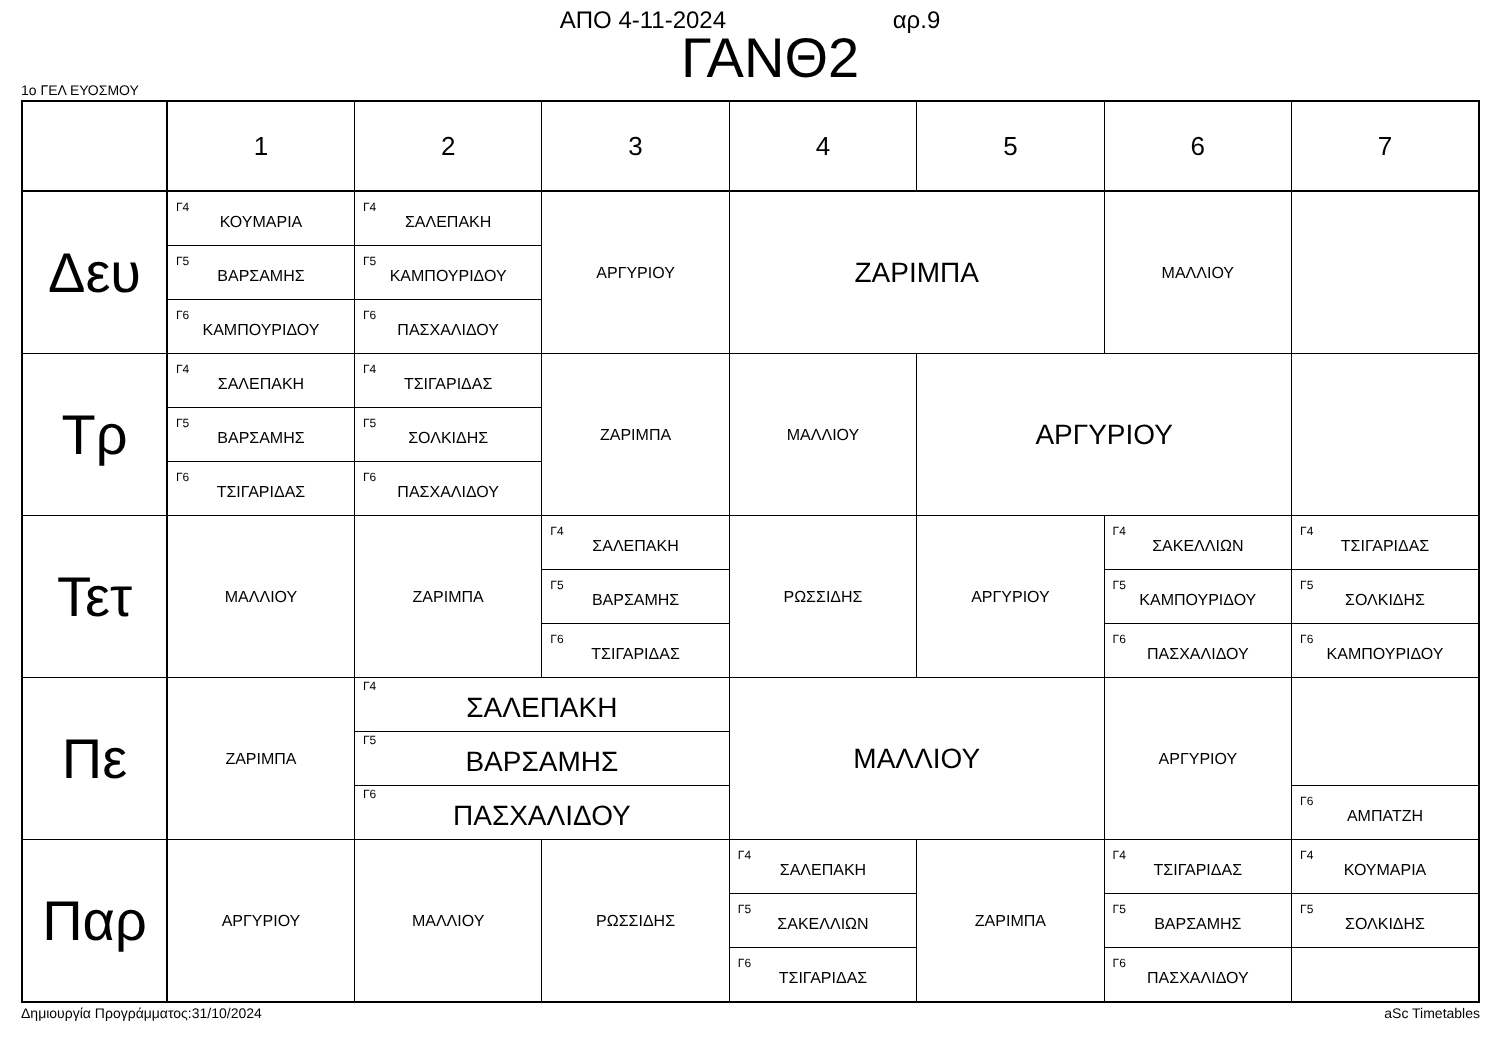ΑΠΟ 4-11-2024 αρ.9
ΓΑΝΘ2
1ο ΓΕΛ ΕΥΟΣΜΟΥ
| | 1 | 2 | 3 | 4 | 5 | 6 | 7 |
| --- | --- | --- | --- | --- | --- | --- | --- |
| Δευ | Γ4 ΚΟΥΜΑΡΙΑ | Γ4 ΣΑΛΕΠΑΚΗ | ΑΡΓΥΡΙΟΥ | ΖΑΡΙΜΠΑ | | ΜΑΛΛΙΟΥ | |
| | Γ5 ΒΑΡΣΑΜΗΣ | Γ5 ΚΑΜΠΟΥΡΙΔΟΥ | | | | | |
| | Γ6 ΚΑΜΠΟΥΡΙΔΟΥ | Γ6 ΠΑΣΧΑΛΙΔΟΥ | | | | | |
| Τρ | Γ4 ΣΑΛΕΠΑΚΗ | Γ4 ΤΣΙΓΑΡΙΔΑΣ | ΖΑΡΙΜΠΑ | ΜΑΛΛΙΟΥ | ΑΡΓΥΡΙΟΥ | | |
| | Γ5 ΒΑΡΣΑΜΗΣ | Γ5 ΣΟΛΚΙΔΗΣ | | | | | |
| | Γ6 ΤΣΙΓΑΡΙΔΑΣ | Γ6 ΠΑΣΧΑΛΙΔΟΥ | | | | | |
| Τετ | ΜΑΛΛΙΟΥ | ΖΑΡΙΜΠΑ | Γ4 ΣΑΛΕΠΑΚΗ | ΡΩΣΣΙΔΗΣ | ΑΡΓΥΡΙΟΥ | Γ4 ΣΑΚΕΛΛΙΩΝ | Γ4 ΤΣΙΓΑΡΙΔΑΣ |
| | | | Γ5 ΒΑΡΣΑΜΗΣ | | | Γ5 ΚΑΜΠΟΥΡΙΔΟΥ | Γ5 ΣΟΛΚΙΔΗΣ |
| | | | Γ6 ΤΣΙΓΑΡΙΔΑΣ | | | Γ6 ΠΑΣΧΑΛΙΔΟΥ | Γ6 ΚΑΜΠΟΥΡΙΔΟΥ |
| Πε | ΖΑΡΙΜΠΑ | Γ4 ΣΑΛΕΠΑΚΗ | | ΜΑΛΛΙΟΥ | | ΑΡΓΥΡΙΟΥ | |
| | | Γ5 ΒΑΡΣΑΜΗΣ | | | | | |
| | | Γ6 ΠΑΣΧΑΛΙΔΟΥ | | | | | Γ6 ΑΜΠΑΤΖΗ |
| Παρ | ΑΡΓΥΡΙΟΥ | ΜΑΛΛΙΟΥ | ΡΩΣΣΙΔΗΣ | Γ4 ΣΑΛΕΠΑΚΗ | ΖΑΡΙΜΠΑ | Γ4 ΤΣΙΓΑΡΙΔΑΣ | Γ4 ΚΟΥΜΑΡΙΑ |
| | | | | Γ5 ΣΑΚΕΛΛΙΩΝ | | Γ5 ΒΑΡΣΑΜΗΣ | Γ5 ΣΟΛΚΙΔΗΣ |
| | | | | Γ6 ΤΣΙΓΑΡΙΔΑΣ | | Γ6 ΠΑΣΧΑΛΙΔΟΥ | |
Δημιουργία Προγράμματος:31/10/2024 aSc Timetables